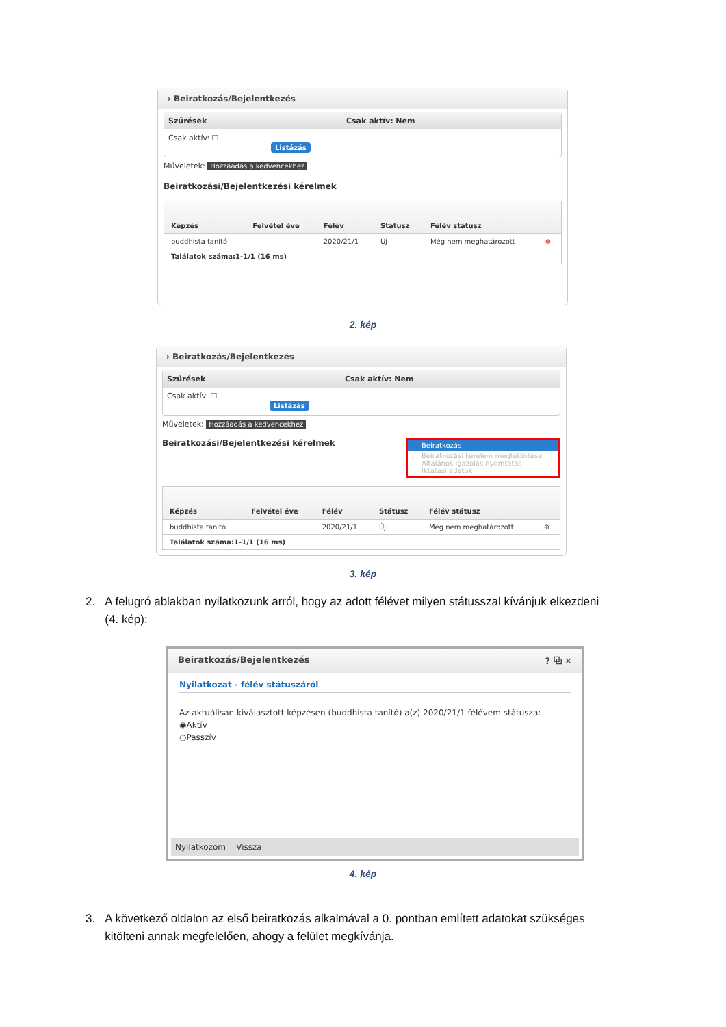› Beiratkozás/Bejelentkezés
Szűrések Csak aktív: Nem
Csak aktív: ☐
Listázás
Műveletek: Hozzáadás a kedvencekhez
Beiratkozási/Bejelentkezési kérelmek
| Képzés | Felvétel éve | Félév | Státusz | Félév státusz | |
| --- | --- | --- | --- | --- | --- |
| buddhista tanító | | 2020/21/1 | Új | Még nem meghatározott | ⊕ |
| Találatok száma:1-1/1 (16 ms) | | | | | |
2. kép
› Beiratkozás/Bejelentkezés
Szűrések Csak aktív: Nem
Csak aktív: ☐
Listázás
Műveletek: Hozzáadás a kedvencekhez
Beiratkozási/Bejelentkezési kérelmek Beiratkozás
Beiratkozási kérelem megtekintése
Általános igazolás nyomtatás
Iktatási adatok
| Képzés | Felvétel éve | Félév | Státusz | Félév státusz | |
| --- | --- | --- | --- | --- | --- |
| buddhista tanító | | 2020/21/1 | Új | Még nem meghatározott | ⊕ |
| Találatok száma:1-1/1 (16 ms) | | | | | |
3. kép
2. A felugró ablakban nyilatkozunk arról, hogy az adott félévet milyen státusszal kívánjuk elkezdeni
(4. kép):
Beiratkozás/Bejelentkezés? ⧉ ✕
Nyilatkozat - félév státuszáról
Az aktuálisan kiválasztott képzésen (buddhista tanító) a(z) 2020/21/1 félévem státusza:
◉Aktív
○Passzív
Nyilatkozom Vissza
4. kép
3. A következő oldalon az első beiratkozás alkalmával a 0. pontban említett adatokat szükséges
kitölteni annak megfelelően, ahogy a felület megkívánja.